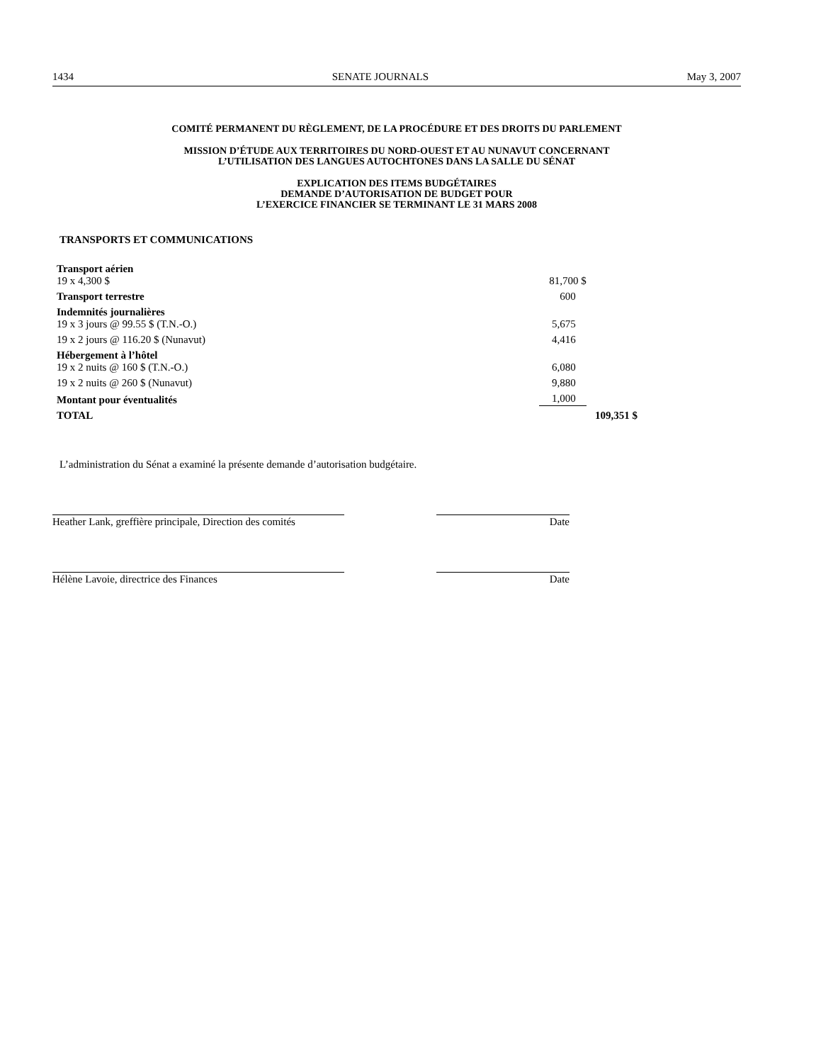1434 SENATE JOURNALS May 3, 2007
COMITÉ PERMANENT DU RÈGLEMENT, DE LA PROCÉDURE ET DES DROITS DU PARLEMENT
MISSION D’ÉTUDE AUX TERRITOIRES DU NORD-OUEST ET AU NUNAVUT CONCERNANT
L’UTILISATION DES LANGUES AUTOCHTONES DANS LA SALLE DU SÉNAT
EXPLICATION DES ITEMS BUDGÉTAIRES
DEMANDE D’AUTORISATION DE BUDGET POUR
L’EXERCICE FINANCIER SE TERMINANT LE 31 MARS 2008
TRANSPORTS ET COMMUNICATIONS
| Transport aérien | | |
| 19 x 4,300 $ | 81,700 $ | |
| Transport terrestre | 600 | |
| Indemnités journalières | | |
| 19 x 3 jours @ 99.55 $ (T.N.-O.) | 5,675 | |
| 19 x 2 jours @ 116.20 $ (Nunavut) | 4,416 | |
| Hébergement à l’hôtel | | |
| 19 x 2 nuits @ 160 $ (T.N.-O.) | 6,080 | |
| 19 x 2 nuits @ 260 $ (Nunavut) | 9,880 | |
| Montant pour éventualités | 1,000 | |
| TOTAL | | 109,351 $ |
L’administration du Sénat a examiné la présente demande d’autorisation budgétaire.
Heather Lank, greffière principale, Direction des comités
Date
Hélène Lavoie, directrice des Finances Date